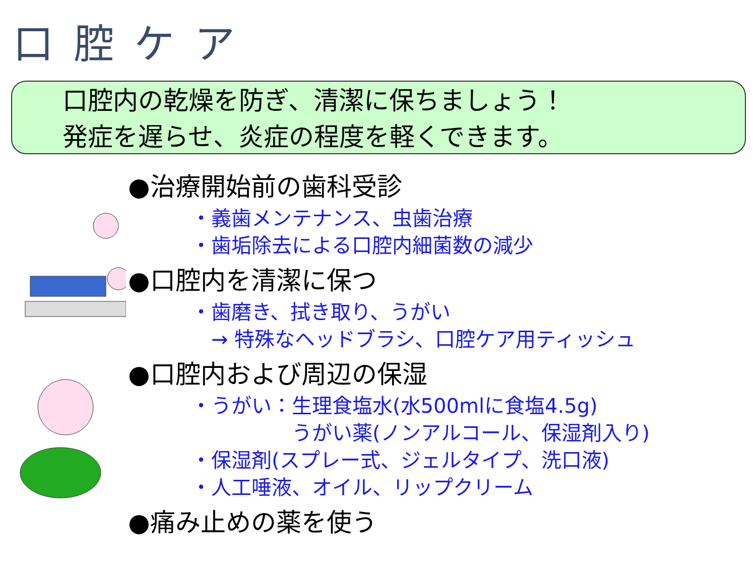口腔ケア
口腔内の乾燥を防ぎ、清潔に保ちましょう！
発症を遅らせ、炎症の程度を軽くできます。
●治療開始前の歯科受診
・義歯メンテナンス、虫歯治療
・歯垢除去による口腔内細菌数の減少
●口腔内を清潔に保つ
・歯磨き、拭き取り、うがい
　→ 特殊なヘッドブラシ、口腔ケア用ティッシュ
●口腔内および周辺の保湿
・うがい：生理食塩水(水500mlに食塩4.5g)
　　　　　うがい薬(ノンアルコール、保湿剤入り)
・保湿剤(スプレー式、ジェルタイプ、洗口液)
・人工唾液、オイル、リップクリーム
●痛み止めの薬を使う